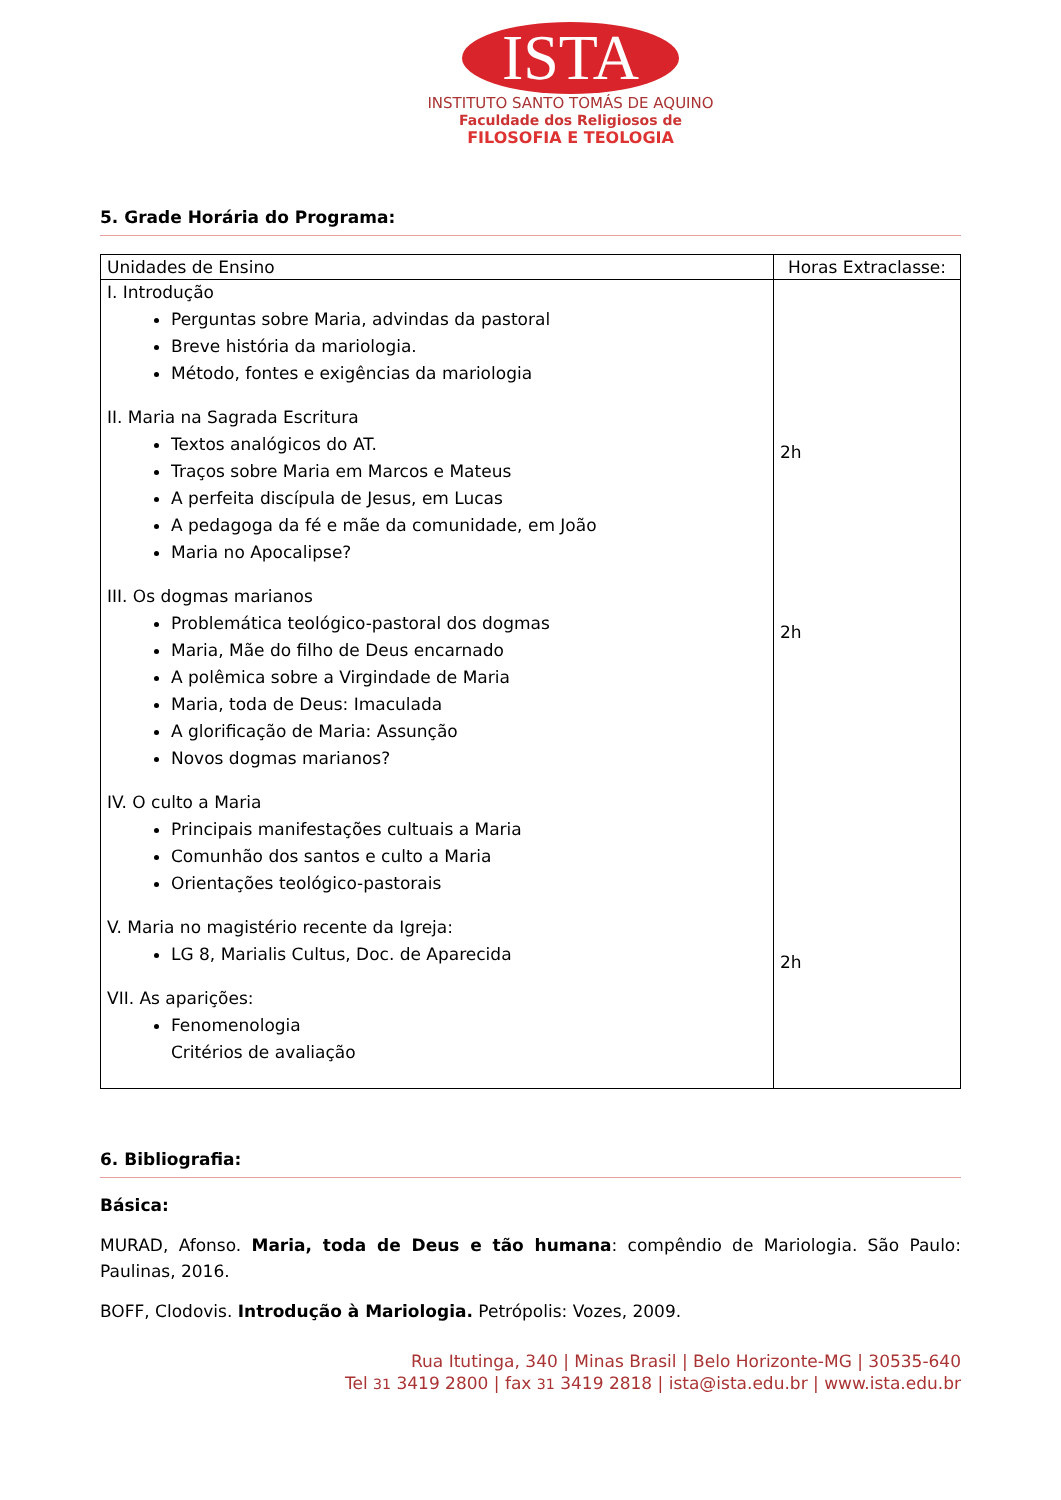ISTA
INSTITUTO SANTO TOMÁS DE AQUINO
Faculdade dos Religiosos de
FILOSOFIA E TEOLOGIA
5. Grade Horária do Programa:
| Unidades de Ensino | Horas Extraclasse: |
| I. Introdução Perguntas sobre Maria, advindas da pastoral Breve história da mariologia. Método, fontes e exigências da mariologia II. Maria na Sagrada Escritura Textos analógicos do AT. Traços sobre Maria em Marcos e Mateus A perfeita discípula de Jesus, em Lucas A pedagoga da fé e mãe da comunidade, em João Maria no Apocalipse? III. Os dogmas marianos Problemática teológico-pastoral dos dogmas Maria, Mãe do filho de Deus encarnado A polêmica sobre a Virgindade de Maria Maria, toda de Deus: Imaculada A glorificação de Maria: Assunção Novos dogmas marianos? IV. O culto a Maria Principais manifestações cultuais a Maria Comunhão dos santos e culto a Maria Orientações teológico-pastorais V. Maria no magistério recente da Igreja: LG 8, Marialis Cultus, Doc. de Aparecida VII. As aparições: Fenomenologia Critérios de avaliação | 2h 2h 2h |
6. Bibliografia:
Básica:
MURAD, Afonso. Maria, toda de Deus e tão humana: compêndio de Mariologia. São Paulo: Paulinas, 2016.
BOFF, Clodovis. Introdução à Mariologia. Petrópolis: Vozes, 2009.
Rua Itutinga, 340 | Minas Brasil | Belo Horizonte-MG | 30535-640
Tel 31 3419 2800 | fax 31 3419 2818 | ista@ista.edu.br | www.ista.edu.br